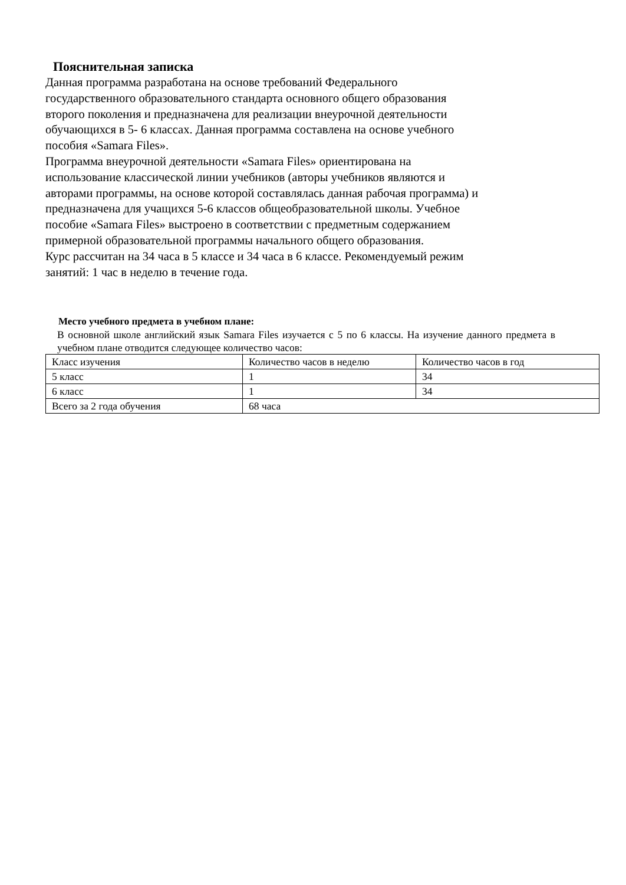Пояснительная записка
Данная программа разработана на основе требований Федерального
государственного образовательного стандарта основного общего образования
второго поколения и предназначена для реализации внеурочной деятельности
обучающихся в 5- 6 классах. Данная программа составлена на основе учебного
пособия «Samara Files».
Программа внеурочной деятельности «Samara Files» ориентирована на
использование классической линии учебников (авторы учебников являются и
авторами программы, на основе которой составлялась данная рабочая программа) и
предназначена для учащихся 5-6 классов общеобразовательной школы. Учебное
пособие «Samara Files» выстроено в соответствии с предметным содержанием
примерной образовательной программы начального общего образования.
Курс рассчитан на 34 часа в 5 классе и 34 часа в 6 классе. Рекомендуемый режим
занятий: 1 час в неделю в течение года.
Место учебного предмета в учебном плане:
В основной школе английский язык Samara Files изучается с 5 по 6 классы. На изучение данного предмета в учебном плане отводится следующее количество часов:
| Класс изучения | Количество часов в неделю | Количество часов в год |
| 5 класс | 1 | 34 |
| 6 класс | 1 | 34 |
| Всего за 2 года обучения | 68 часа | |